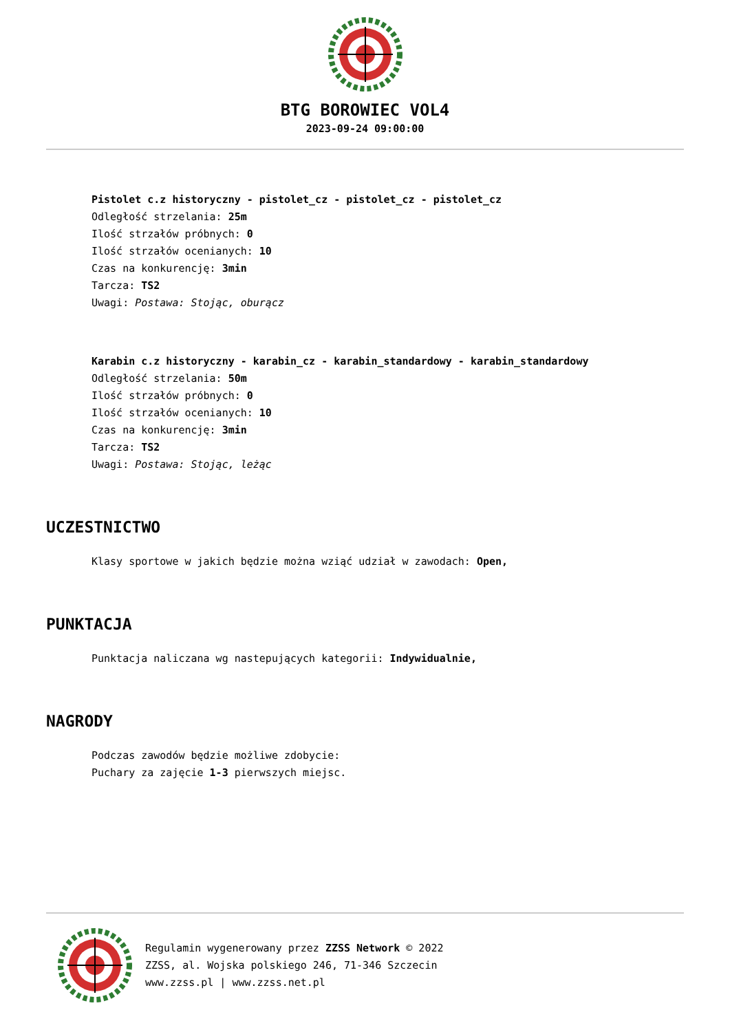BTG BOROWIEC VOL4
2023-09-24 09:00:00
Pistolet c.z historyczny - pistolet_cz - pistolet_cz - pistolet_cz
Odległość strzelania: 25m
Ilość strzałów próbnych: 0
Ilość strzałów ocenianych: 10
Czas na konkurencję: 3min
Tarcza: TS2
Uwagi: Postawa: Stojąc, oburącz
Karabin c.z historyczny - karabin_cz - karabin_standardowy - karabin_standardowy
Odległość strzelania: 50m
Ilość strzałów próbnych: 0
Ilość strzałów ocenianych: 10
Czas na konkurencję: 3min
Tarcza: TS2
Uwagi: Postawa: Stojąc, leżąc
UCZESTNICTWO
Klasy sportowe w jakich będzie można wziąć udział w zawodach: Open,
PUNKTACJA
Punktacja naliczana wg nastepujących kategorii: Indywidualnie,
NAGRODY
Podczas zawodów będzie możliwe zdobycie:
Puchary za zajęcie 1-3 pierwszych miejsc.
Regulamin wygenerowany przez ZZSS Network © 2022
ZZSS, al. Wojska polskiego 246, 71-346 Szczecin
www.zzss.pl | www.zzss.net.pl